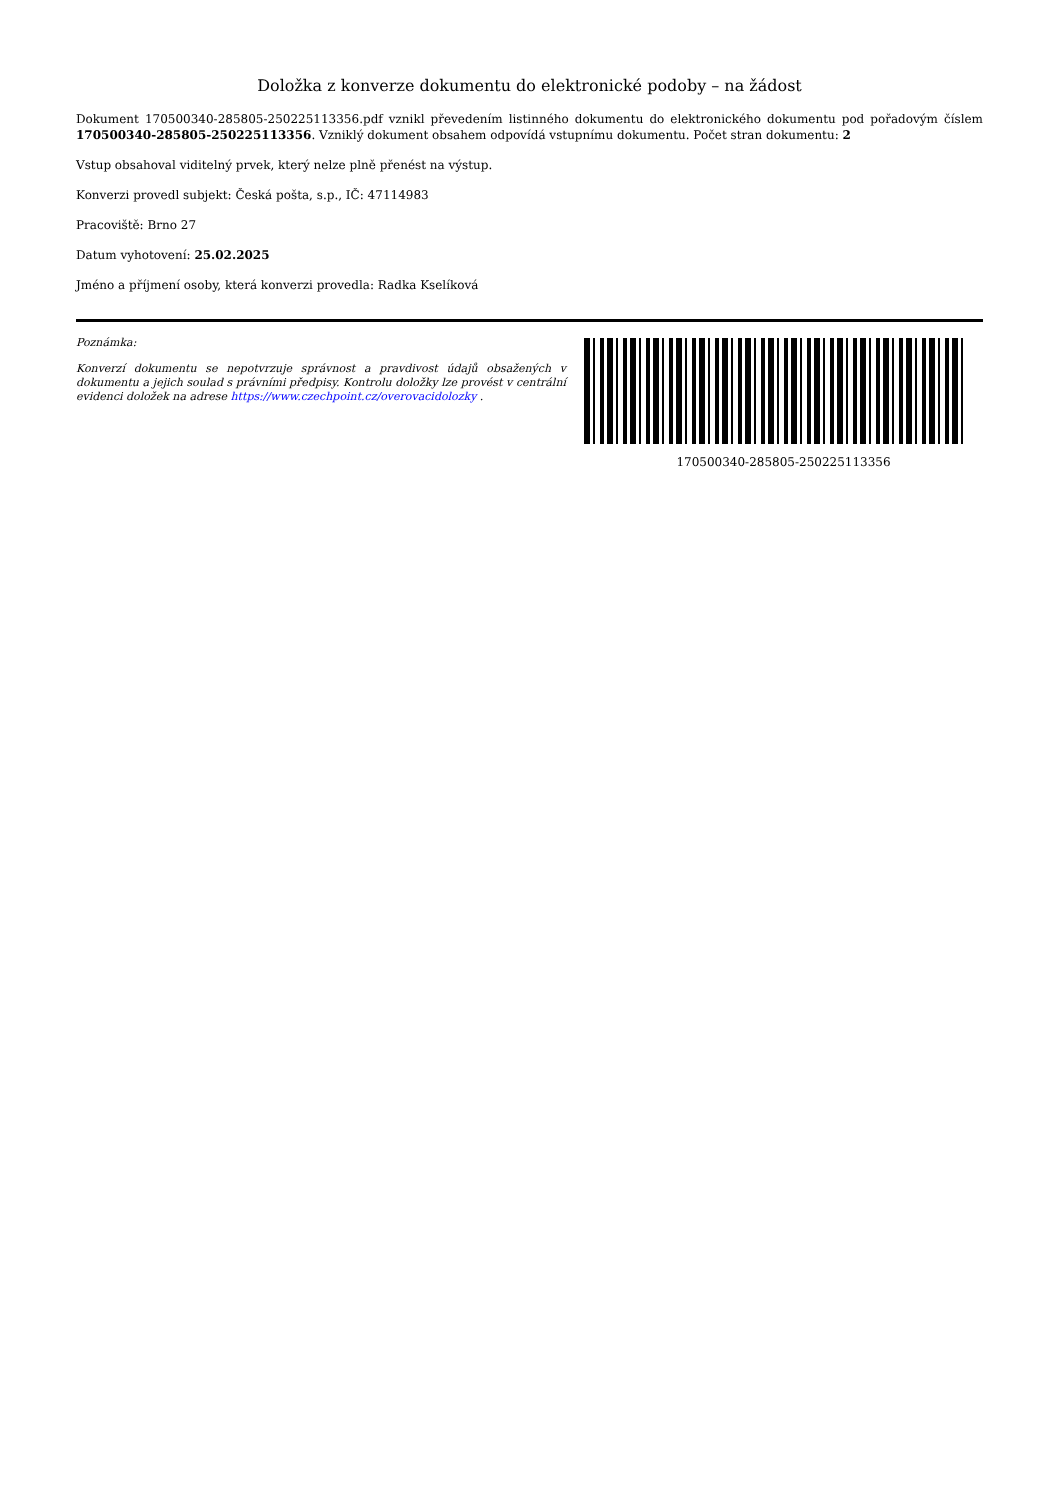Doložka z konverze dokumentu do elektronické podoby – na žádost
Dokument 170500340-285805-250225113356.pdf vznikl převedením listinného dokumentu do elektronického dokumentu pod pořadovým číslem 170500340-285805-250225113356. Vzniklý dokument obsahem odpovídá vstupnímu dokumentu. Počet stran dokumentu: 2
Vstup obsahoval viditelný prvek, který nelze plně přenést na výstup.
Konverzi provedl subjekt: Česká pošta, s.p., IČ: 47114983
Pracoviště: Brno 27
Datum vyhotovení: 25.02.2025
Jméno a příjmení osoby, která konverzi provedla: Radka Kselíková
Poznámka:
Konverzí dokumentu se nepotvrzuje správnost a pravdivost údajů obsažených v dokumentu a jejich soulad s právními předpisy. Kontrolu doložky lze provést v centrální evidenci doložek na adrese https://www.czechpoint.cz/overovacidolozky .
170500340-285805-250225113356